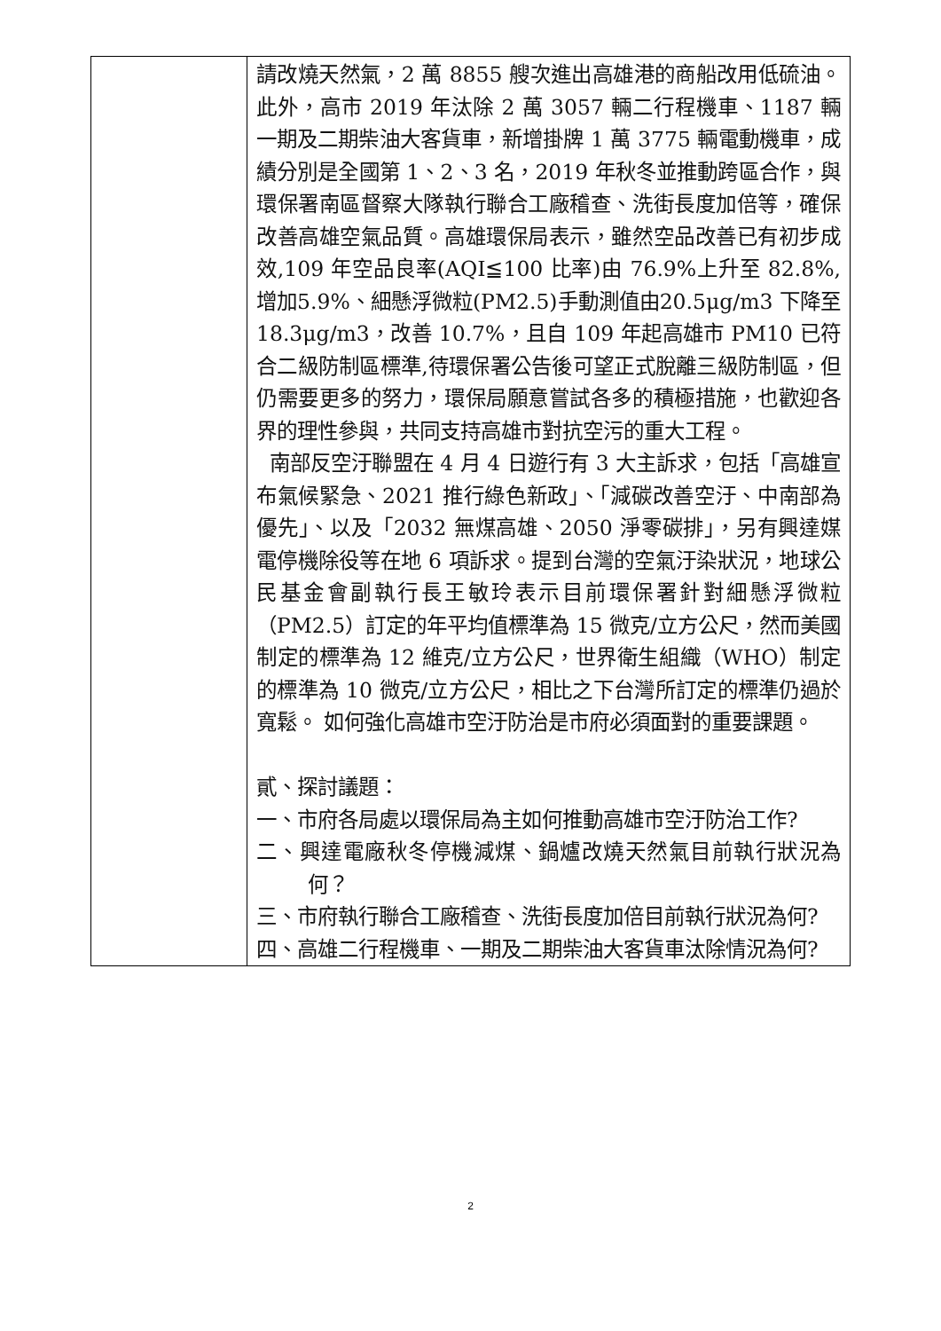| | 請改燒天然氣，2 萬 8855 艘次進出高雄港的商船改用低硫油。此外，高市 2019 年汰除 2 萬 3057 輛二行程機車、1187 輛一期及二期柴油大客貨車，新增掛牌 1 萬 3775 輛電動機車，成績分別是全國第 1、2、3 名，2019 年秋冬並推動跨區合作，與環保署南區督察大隊執行聯合工廠稽查、洗街長度加倍等，確保改善高雄空氣品質。高雄環保局表示，雖然空品改善已有初步成效,109 年空品良率(AQI≦100 比率)由 76.9%上升至 82.8%,增加5.9%、細懸浮微粒(PM2.5)手動測值由20.5μg/m3 下降至 18.3μg/m3，改善 10.7%，且自 109 年起高雄市 PM10 已符合二級防制區標準,待環保署公告後可望正式脫離三級防制區，但仍需要更多的努力，環保局願意嘗試各多的積極措施，也歡迎各界的理性參與，共同支持高雄市對抗空污的重大工程。 南部反空汙聯盟在 4 月 4 日遊行有 3 大主訴求，包括「高雄宣布氣候緊急、2021 推行綠色新政」、「減碳改善空汙、中南部為優先」、以及「2032 無煤高雄、2050 淨零碳排」，另有興達媒電停機除役等在地 6 項訴求。提到台灣的空氣汙染狀況，地球公民基金會副執行長王敏玲表示目前環保署針對細懸浮微粒（PM2.5）訂定的年平均值標準為 15 微克/立方公尺，然而美國制定的標準為 12 維克/立方公尺，世界衛生組織（WHO）制定的標準為 10 微克/立方公尺，相比之下台灣所訂定的標準仍過於寬鬆。 如何強化高雄市空汙防治是市府必須面對的重要課題。 貳、探討議題： 一、市府各局處以環保局為主如何推動高雄市空汙防治工作? 二、興達電廠秋冬停機減煤、鍋爐改燒天然氣目前執行狀況為何？ 三、市府執行聯合工廠稽查、洗街長度加倍目前執行狀況為何? 四、高雄二行程機車、一期及二期柴油大客貨車汰除情況為何? |
2